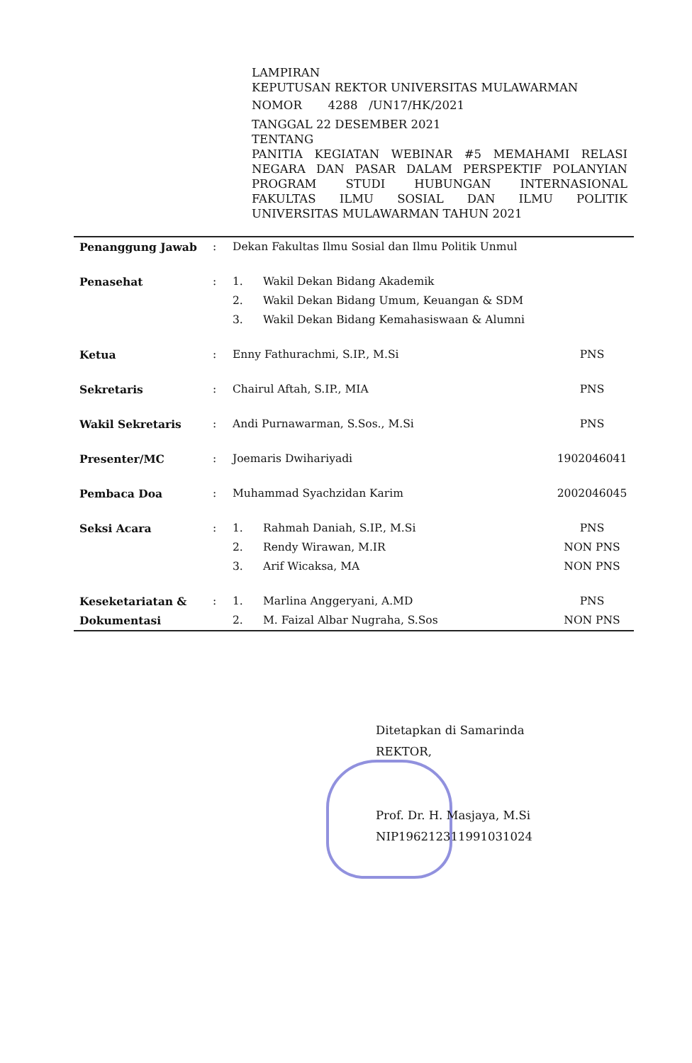LAMPIRAN
KEPUTUSAN REKTOR UNIVERSITAS MULAWARMAN
NOMOR 4288 /UN17/HK/2021
TANGGAL 22 DESEMBER 2021
TENTANG
PANITIA KEGIATAN WEBINAR #5 MEMAHAMI RELASI
NEGARA DAN PASAR DALAM PERSPEKTIF POLANYIAN
PROGRAM STUDI HUBUNGAN INTERNASIONAL
FAKULTAS ILMU SOSIAL DAN ILMU POLITIK
UNIVERSITAS MULAWARMAN TAHUN 2021
| Penanggung Jawab | : | Dekan Fakultas Ilmu Sosial dan Ilmu Politik Unmul | | |
| Penasehat | : | 1. | Wakil Dekan Bidang Akademik | |
| | | 2. | Wakil Dekan Bidang Umum, Keuangan & SDM | |
| | | 3. | Wakil Dekan Bidang Kemahasiswaan & Alumni | |
| Ketua | : | Enny Fathurachmi, S.IP., M.Si | | PNS |
| Sekretaris | : | Chairul Aftah, S.IP., MIA | | PNS |
| Wakil Sekretaris | : | Andi Purnawarman, S.Sos., M.Si | | PNS |
| Presenter/MC | : | Joemaris Dwihariyadi | | 1902046041 |
| Pembaca Doa | : | Muhammad Syachzidan Karim | | 2002046045 |
| Seksi Acara | : | 1. | Rahmah Daniah, S.IP., M.Si | PNS |
| | | 2. | Rendy Wirawan, M.IR | NON PNS |
| | | 3. | Arif Wicaksa, MA | NON PNS |
| Keseketariatan & | : | 1. | Marlina Anggeryani, A.MD | PNS |
| Dokumentasi | | 2. | M. Faizal Albar Nugraha, S.Sos | NON PNS |
Ditetapkan di Samarinda
REKTOR,
Prof. Dr. H. Masjaya, M.Si
NIP196212311991031024